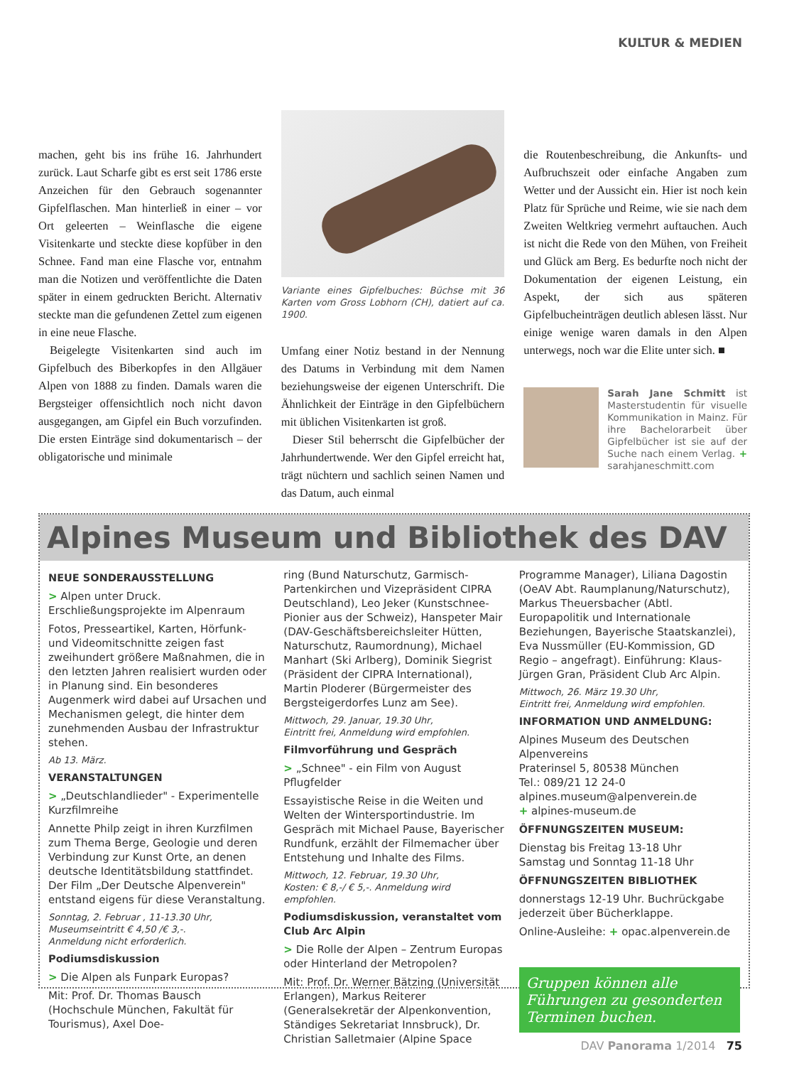KULTUR & MEDIEN
machen, geht bis ins frühe 16. Jahrhundert zurück. Laut Scharfe gibt es erst seit 1786 erste Anzeichen für den Gebrauch sogenannter Gipfelflaschen. Man hinterließ in einer – vor Ort geleerten – Weinflasche die eigene Visitenkarte und steckte diese kopfüber in den Schnee. Fand man eine Flasche vor, entnahm man die Notizen und veröffentlichte die Daten später in einem gedruckten Bericht. Alternativ steckte man die gefundenen Zettel zum eigenen in eine neue Flasche.
Beigelegte Visitenkarten sind auch im Gipfelbuch des Biberkopfes in den Allgäuer Alpen von 1888 zu finden. Damals waren die Bergsteiger offensichtlich noch nicht davon ausgegangen, am Gipfel ein Buch vorzufinden. Die ersten Einträge sind dokumentarisch – der obligatorische und minimale
Variante eines Gipfelbuches: Büchse mit 36 Karten vom Gross Lobhorn (CH), datiert auf ca. 1900.
Umfang einer Notiz bestand in der Nennung des Datums in Verbindung mit dem Namen beziehungsweise der eigenen Unterschrift. Die Ähnlichkeit der Einträge in den Gipfelbüchern mit üblichen Visitenkarten ist groß.
Dieser Stil beherrscht die Gipfelbücher der Jahrhundertwende. Wer den Gipfel erreicht hat, trägt nüchtern und sachlich seinen Namen und das Datum, auch einmal
die Routenbeschreibung, die Ankunfts- und Aufbruchszeit oder einfache Angaben zum Wetter und der Aussicht ein. Hier ist noch kein Platz für Sprüche und Reime, wie sie nach dem Zweiten Weltkrieg vermehrt auftauchen. Auch ist nicht die Rede von den Mühen, von Freiheit und Glück am Berg. Es bedurfte noch nicht der Dokumentation der eigenen Leistung, ein Aspekt, der sich aus späteren Gipfelbucheinträgen deutlich ablesen lässt. Nur einige wenige waren damals in den Alpen unterwegs, noch war die Elite unter sich. ■
Sarah Jane Schmitt ist Masterstudentin für visuelle Kommunikation in Mainz. Für ihre Bachelorarbeit über Gipfelbücher ist sie auf der Suche nach einem Verlag. + sarahjaneschmitt.com
Alpines Museum und Bibliothek des DAV
NEUE SONDERAUSSTELLUNG
> Alpen unter Druck. Erschließungsprojekte im Alpenraum
Fotos, Presseartikel, Karten, Hörfunk- und Videomitschnitte zeigen fast zweihundert größere Maßnahmen, die in den letzten Jahren realisiert wurden oder in Planung sind. Ein besonderes Augenmerk wird dabei auf Ursachen und Mechanismen gelegt, die hinter dem zunehmenden Ausbau der Infrastruktur stehen.
Ab 13. März.
VERANSTALTUNGEN
> „Deutschlandlieder" - Experimentelle Kurzfilmreihe
Annette Philp zeigt in ihren Kurzfilmen zum Thema Berge, Geologie und deren Verbindung zur Kunst Orte, an denen deutsche Identitätsbildung stattfindet. Der Film „Der Deutsche Alpenverein" entstand eigens für diese Veranstaltung.
Sonntag, 2. Februar , 11-13.30 Uhr,
Museumseintritt € 4,50 /€ 3,-.
Anmeldung nicht erforderlich.
Podiumsdiskussion
> Die Alpen als Funpark Europas?
Mit: Prof. Dr. Thomas Bausch (Hochschule München, Fakultät für Tourismus), Axel Doe-
ring (Bund Naturschutz, Garmisch-Partenkirchen und Vizepräsident CIPRA Deutschland), Leo Jeker (Kunstschnee-Pionier aus der Schweiz), Hanspeter Mair (DAV-Geschäftsbereichsleiter Hütten, Naturschutz, Raumordnung), Michael Manhart (Ski Arlberg), Dominik Siegrist (Präsident der CIPRA International), Martin Ploderer (Bürgermeister des Bergsteigerdorfes Lunz am See).
Mittwoch, 29. Januar, 19.30 Uhr,
Eintritt frei, Anmeldung wird empfohlen.
Filmvorführung und Gespräch
> „Schnee" - ein Film von August Pflugfelder
Essayistische Reise in die Weiten und Welten der Wintersportindustrie. Im Gespräch mit Michael Pause, Bayerischer Rundfunk, erzählt der Filmemacher über Entstehung und Inhalte des Films.
Mittwoch, 12. Februar, 19.30 Uhr,
Kosten: € 8,-/ € 5,-. Anmeldung wird empfohlen.
Podiumsdiskussion, veranstaltet vom Club Arc Alpin
> Die Rolle der Alpen – Zentrum Europas oder Hinterland der Metropolen?
Mit: Prof. Dr. Werner Bätzing (Universität Erlangen), Markus Reiterer (Generalsekretär der Alpenkonvention, Ständiges Sekretariat Innsbruck), Dr. Christian Salletmaier (Alpine Space
Programme Manager), Liliana Dagostin (OeAV Abt. Raumplanung/Naturschutz), Markus Theuersbacher (Abtl. Europapolitik und Internationale Beziehungen, Bayerische Staatskanzlei), Eva Nussmüller (EU-Kommission, GD Regio – angefragt). Einführung: Klaus-Jürgen Gran, Präsident Club Arc Alpin.
Mittwoch, 26. März 19.30 Uhr,
Eintritt frei, Anmeldung wird empfohlen.
INFORMATION UND ANMELDUNG:
Alpines Museum des Deutschen Alpenvereins
Praterinsel 5, 80538 München
Tel.: 089/21 12 24-0
alpines.museum@alpenverein.de
+ alpines-museum.de
ÖFFNUNGSZEITEN MUSEUM:
Dienstag bis Freitag 13-18 Uhr
Samstag und Sonntag 11-18 Uhr
ÖFFNUNGSZEITEN BIBLIOTHEK
donnerstags 12-19 Uhr. Buchrückgabe jederzeit über Bücherklappe.
Online-Ausleihe: + opac.alpenverein.de
Gruppen können alle Führungen zu gesonderten Terminen buchen.
DAV Panorama 1/2014 75